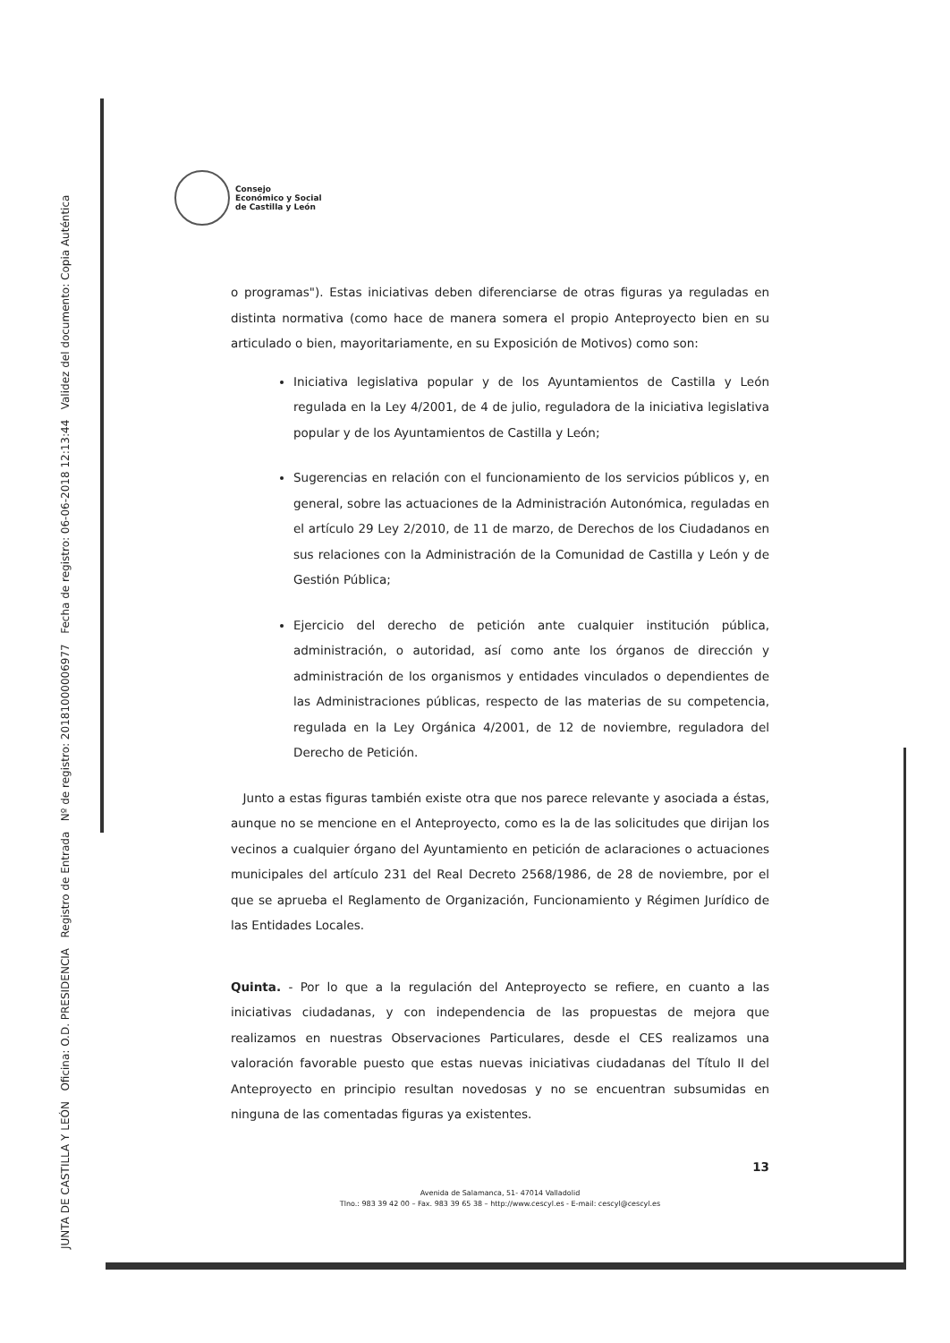JUNTA DE CASTILLA Y LEÓN Oficina: O.D. PRESIDENCIA Registro de Entrada Nº de registro: 20181000006977 Fecha de registro: 06-06-2018 12:13:44 Validez del documento: Copia Auténtica
Consejo
Económico y Social
de Castilla y León
o programas"). Estas iniciativas deben diferenciarse de otras figuras ya reguladas en distinta normativa (como hace de manera somera el propio Anteproyecto bien en su articulado o bien, mayoritariamente, en su Exposición de Motivos) como son:
Iniciativa legislativa popular y de los Ayuntamientos de Castilla y León regulada en la Ley 4/2001, de 4 de julio, reguladora de la iniciativa legislativa popular y de los Ayuntamientos de Castilla y León;
Sugerencias en relación con el funcionamiento de los servicios públicos y, en general, sobre las actuaciones de la Administración Autonómica, reguladas en el artículo 29 Ley 2/2010, de 11 de marzo, de Derechos de los Ciudadanos en sus relaciones con la Administración de la Comunidad de Castilla y León y de Gestión Pública;
Ejercicio del derecho de petición ante cualquier institución pública, administración, o autoridad, así como ante los órganos de dirección y administración de los organismos y entidades vinculados o dependientes de las Administraciones públicas, respecto de las materias de su competencia, regulada en la Ley Orgánica 4/2001, de 12 de noviembre, reguladora del Derecho de Petición.
Junto a estas figuras también existe otra que nos parece relevante y asociada a éstas, aunque no se mencione en el Anteproyecto, como es la de las solicitudes que dirijan los vecinos a cualquier órgano del Ayuntamiento en petición de aclaraciones o actuaciones municipales del artículo 231 del Real Decreto 2568/1986, de 28 de noviembre, por el que se aprueba el Reglamento de Organización, Funcionamiento y Régimen Jurídico de las Entidades Locales.
Quinta. - Por lo que a la regulación del Anteproyecto se refiere, en cuanto a las iniciativas ciudadanas, y con independencia de las propuestas de mejora que realizamos en nuestras Observaciones Particulares, desde el CES realizamos una valoración favorable puesto que estas nuevas iniciativas ciudadanas del Título II del Anteproyecto en principio resultan novedosas y no se encuentran subsumidas en ninguna de las comentadas figuras ya existentes.
13
Avenida de Salamanca, 51- 47014 Valladolid
Tlno.: 983 39 42 00 – Fax. 983 39 65 38 – http://www.cescyl.es - E-mail: cescyl@cescyl.es